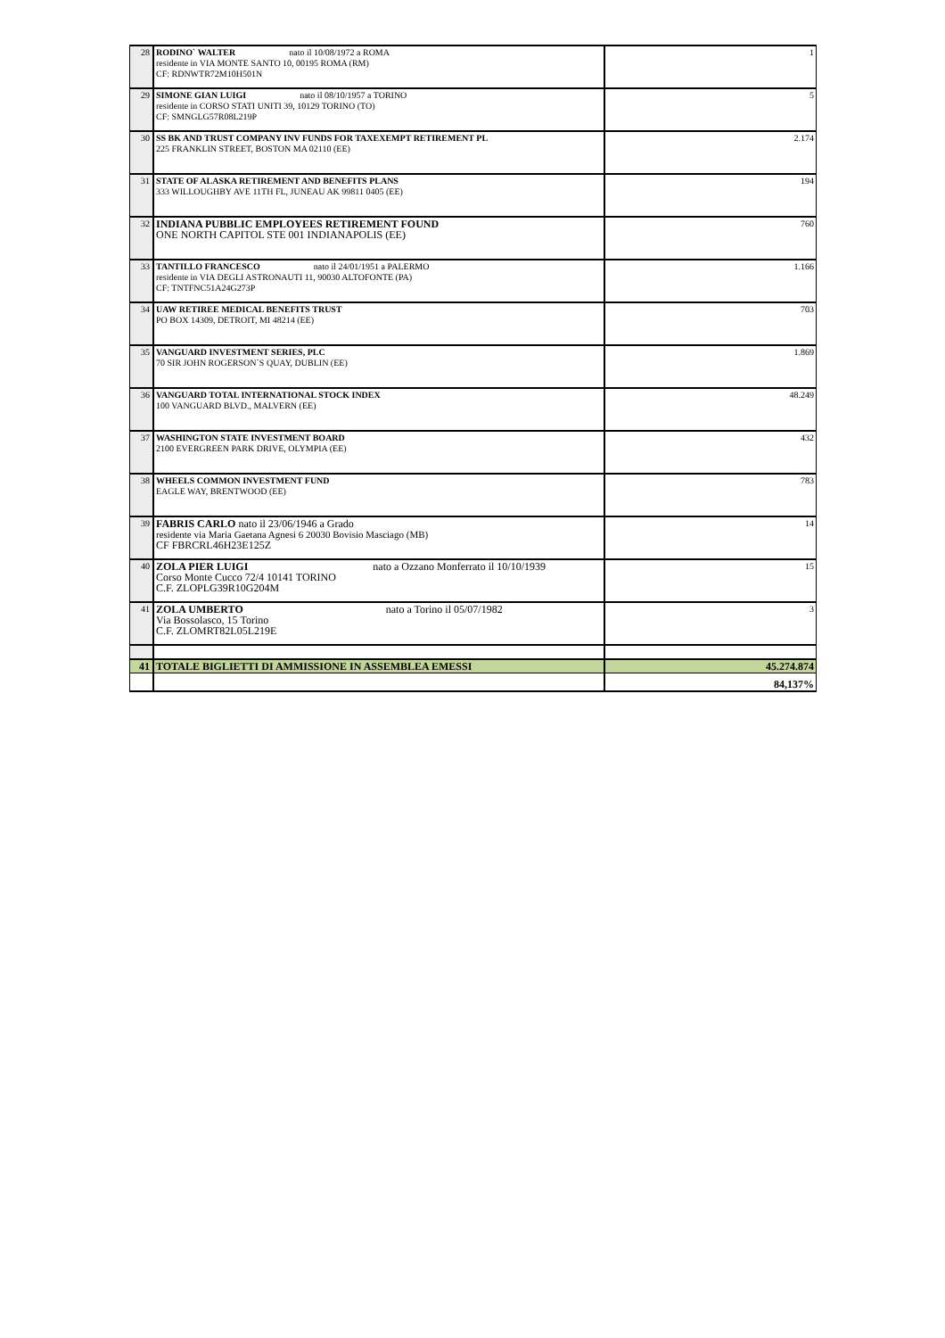| 28 | RODINO` WALTER nato il 10/08/1972 a ROMA residente in VIA MONTE SANTO 10, 00195 ROMA (RM) CF: RDNWTR72M10H501N | 1 |
| 29 | SIMONE GIAN LUIGI nato il 08/10/1957 a TORINO residente in CORSO STATI UNITI 39, 10129 TORINO (TO) CF: SMNGLG57R08L219P | 5 |
| 30 | SS BK AND TRUST COMPANY INV FUNDS FOR TAXEXEMPT RETIREMENT PL 225 FRANKLIN STREET, BOSTON MA 02110 (EE) | 2.174 |
| 31 | STATE OF ALASKA RETIREMENT AND BENEFITS PLANS 333 WILLOUGHBY AVE 11TH FL, JUNEAU AK 99811 0405 (EE) | 194 |
| 32 | INDIANA PUBBLIC EMPLOYEES RETIREMENT FOUND ONE NORTH CAPITOL STE 001 INDIANAPOLIS (EE) | 760 |
| 33 | TANTILLO FRANCESCO nato il 24/01/1951 a PALERMO residente in VIA DEGLI ASTRONAUTI 11, 90030 ALTOFONTE (PA) CF: TNTFNC51A24G273P | 1.166 |
| 34 | UAW RETIREE MEDICAL BENEFITS TRUST PO BOX 14309, DETROIT, MI 48214 (EE) | 703 |
| 35 | VANGUARD INVESTMENT SERIES, PLC 70 SIR JOHN ROGERSON`S QUAY, DUBLIN (EE) | 1.869 |
| 36 | VANGUARD TOTAL INTERNATIONAL STOCK INDEX 100 VANGUARD BLVD., MALVERN (EE) | 48.249 |
| 37 | WASHINGTON STATE INVESTMENT BOARD 2100 EVERGREEN PARK DRIVE, OLYMPIA (EE) | 432 |
| 38 | WHEELS COMMON INVESTMENT FUND EAGLE WAY, BRENTWOOD (EE) | 783 |
| 39 | FABRIS CARLO nato il 23/06/1946 a Grado residente via Maria Gaetana Agnesi 6 20030 Bovisio Masciago (MB) CF FBRCRL46H23E125Z | 14 |
| 40 | ZOLA PIER LUIGI nato a Ozzano Monferrato il 10/10/1939 Corso Monte Cucco 72/4 10141 TORINO C.F. ZLOPLG39R10G204M | 15 |
| 41 | ZOLA UMBERTO nato a Torino il 05/07/1982 Via Bossolasco, 15 Torino C.F. ZLOMRT82L05L219E | 3 |
| 41 | TOTALE BIGLIETTI DI AMMISSIONE IN ASSEMBLEA EMESSI | 45.274.874 |
| | | 84,137% |